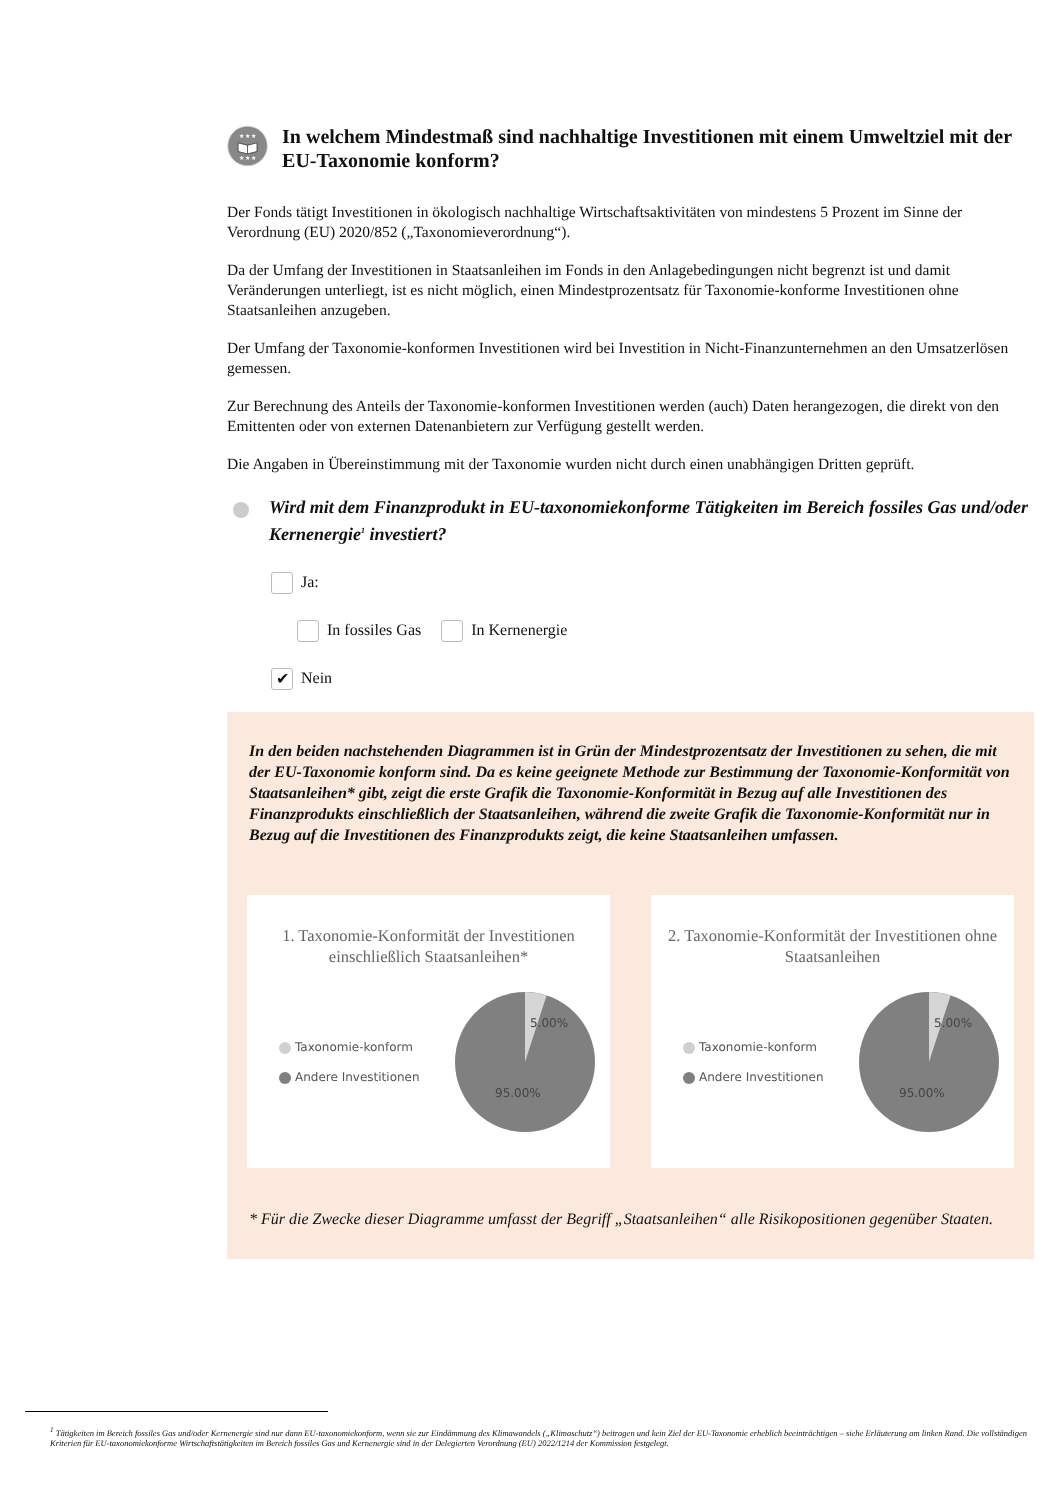★ ★ ★
★ ★ ★
In welchem Mindestmaß sind nachhaltige Investitionen mit einem Umweltziel mit der EU-Taxonomie konform?
Der Fonds tätigt Investitionen in ökologisch nachhaltige Wirtschaftsaktivitäten von mindestens 5 Prozent im Sinne der Verordnung (EU) 2020/852 („Taxonomieverordnung“).
Da der Umfang der Investitionen in Staatsanleihen im Fonds in den Anlagebedingungen nicht begrenzt ist und damit Veränderungen unterliegt, ist es nicht möglich, einen Mindestprozentsatz für Taxonomie-konforme Investitionen ohne Staatsanleihen anzugeben.
Der Umfang der Taxonomie-konformen Investitionen wird bei Investition in Nicht-Finanzunternehmen an den Umsatzerlösen gemessen.
Zur Berechnung des Anteils der Taxonomie-konformen Investitionen werden (auch) Daten herangezogen, die direkt von den Emittenten oder von externen Datenanbietern zur Verfügung gestellt werden.
Die Angaben in Übereinstimmung mit der Taxonomie wurden nicht durch einen unabhängigen Dritten geprüft.
Wird mit dem Finanzprodukt in EU-taxonomiekonforme Tätigkeiten im Bereich fossiles Gas und/oder Kernenergie<sup>1</sup> investiert?
Ja:
In fossiles Gas In Kernenergie
✔ Nein
In den beiden nachstehenden Diagrammen ist in Grün der Mindestprozentsatz der Investitionen zu sehen, die mit der EU-Taxonomie konform sind. Da es keine geeignete Methode zur Bestimmung der Taxonomie-Konformität von Staatsanleihen* gibt, zeigt die erste Grafik die Taxonomie-Konformität in Bezug auf alle Investitionen des Finanzprodukts einschließlich der Staatsanleihen, während die zweite Grafik die Taxonomie-Konformität nur in Bezug auf die Investitionen des Finanzprodukts zeigt, die keine Staatsanleihen umfassen.
1. Taxonomie-Konformität der Investitionen einschließlich Staatsanleihen*
Taxonomie-konform
Andere Investitionen
5.00%
95.00%
2. Taxonomie-Konformität der Investitionen ohne Staatsanleihen
Taxonomie-konform
Andere Investitionen
5.00%
95.00%
* Für die Zwecke dieser Diagramme umfasst der Begriff „Staatsanleihen“ alle Risikopositionen gegenüber Staaten.
<sup>1</sup> Tätigkeiten im Bereich fossiles Gas und/oder Kernenergie sind nur dann EU-taxonomiekonform, wenn sie zur Eindämmung des Klimawandels („Klimaschutz“) beitragen und kein Ziel der EU-Taxonomie erheblich beeinträchtigen – siehe Erläuterung am linken Rand. Die vollständigen Kriterien für EU-taxonomiekonforme Wirtschaftstätigkeiten im Bereich fossiles Gas und Kernenergie sind in der Delegierten Verordnung (EU) 2022/1214 der Kommission festgelegt.